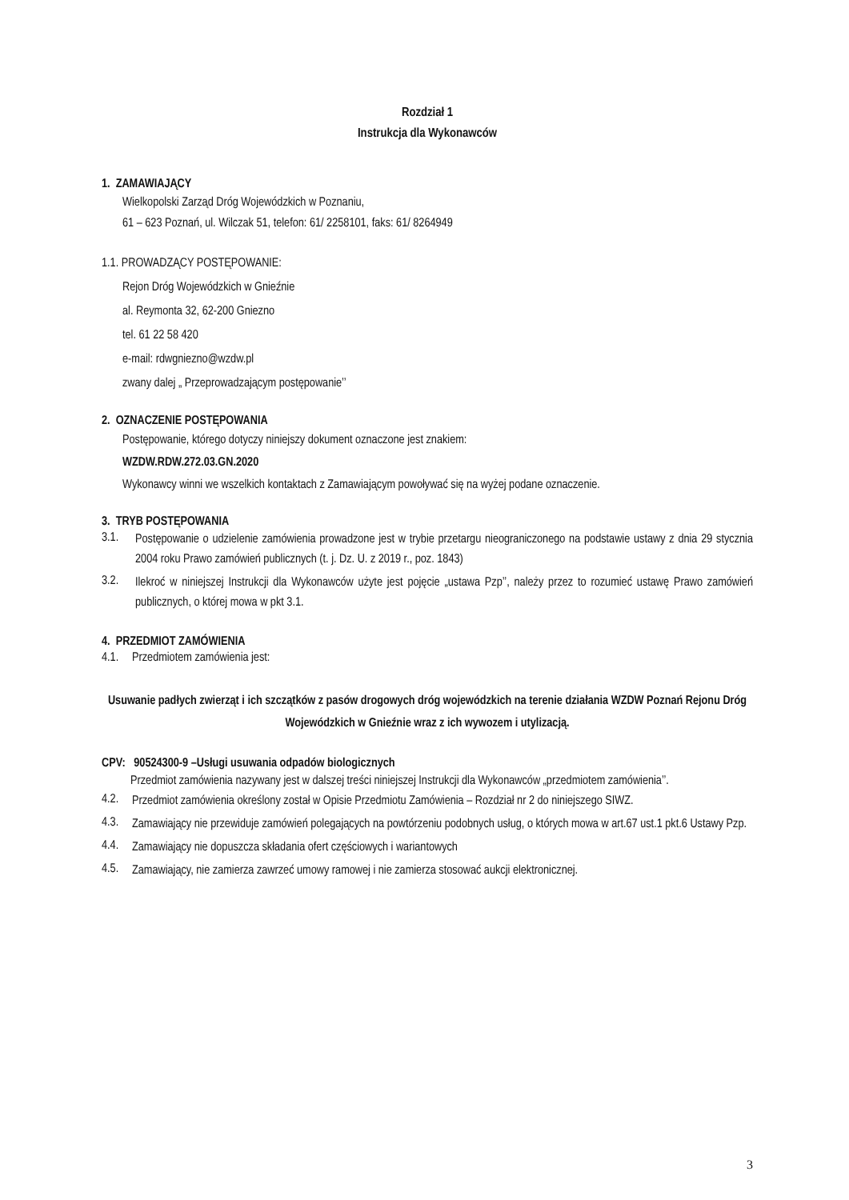Rozdział 1
Instrukcja dla Wykonawców
1. ZAMAWIAJĄCY
Wielkopolski Zarząd Dróg Wojewódzkich w Poznaniu,
61 – 623 Poznań, ul. Wilczak 51, telefon: 61/ 2258101, faks: 61/ 8264949
1.1. PROWADZĄCY POSTĘPOWANIE:
Rejon Dróg Wojewódzkich w Gnieźnie
al. Reymonta 32, 62-200 Gniezno
tel. 61 22 58 420
e-mail: rdwgniezno@wzdw.pl
zwany dalej „ Przeprowadzającym postępowanie’’
2. OZNACZENIE POSTĘPOWANIA
Postępowanie, którego dotyczy niniejszy dokument oznaczone jest znakiem:
WZDW.RDW.272.03.GN.2020
Wykonawcy winni we wszelkich kontaktach z Zamawiającym powoływać się na wyżej podane oznaczenie.
3. TRYB POSTĘPOWANIA
3.1. Postępowanie o udzielenie zamówienia prowadzone jest w trybie przetargu nieograniczonego na podstawie ustawy z dnia 29 stycznia 2004 roku Prawo zamówień publicznych (t. j. Dz. U. z 2019 r., poz. 1843)
3.2. Ilekroć w niniejszej Instrukcji dla Wykonawców użyte jest pojęcie „ustawa Pzp’’, należy przez to rozumieć ustawę Prawo zamówień publicznych, o której mowa w pkt 3.1.
4. PRZEDMIOT ZAMÓWIENIA
4.1. Przedmiotem zamówienia jest:
Usuwanie padłych zwierząt i ich szczątków z pasów drogowych dróg wojewódzkich na terenie działania WZDW Poznań Rejonu Dróg Wojewódzkich w Gnieźnie wraz z ich wywozem i utylizacją.
CPV: 90524300-9 –Usługi usuwania odpadów biologicznych
Przedmiot zamówienia nazywany jest w dalszej treści niniejszej Instrukcji dla Wykonawców „przedmiotem zamówienia’’.
4.2. Przedmiot zamówienia określony został w Opisie Przedmiotu Zamówienia – Rozdział nr 2 do niniejszego SIWZ.
4.3. Zamawiający nie przewiduje zamówień polegających na powtórzeniu podobnych usług, o których mowa w art.67 ust.1 pkt.6 Ustawy Pzp.
4.4. Zamawiający nie dopuszcza składania ofert częściowych i wariantowych
4.5. Zamawiający, nie zamierza zawrzeć umowy ramowej i nie zamierza stosować aukcji elektronicznej.
3